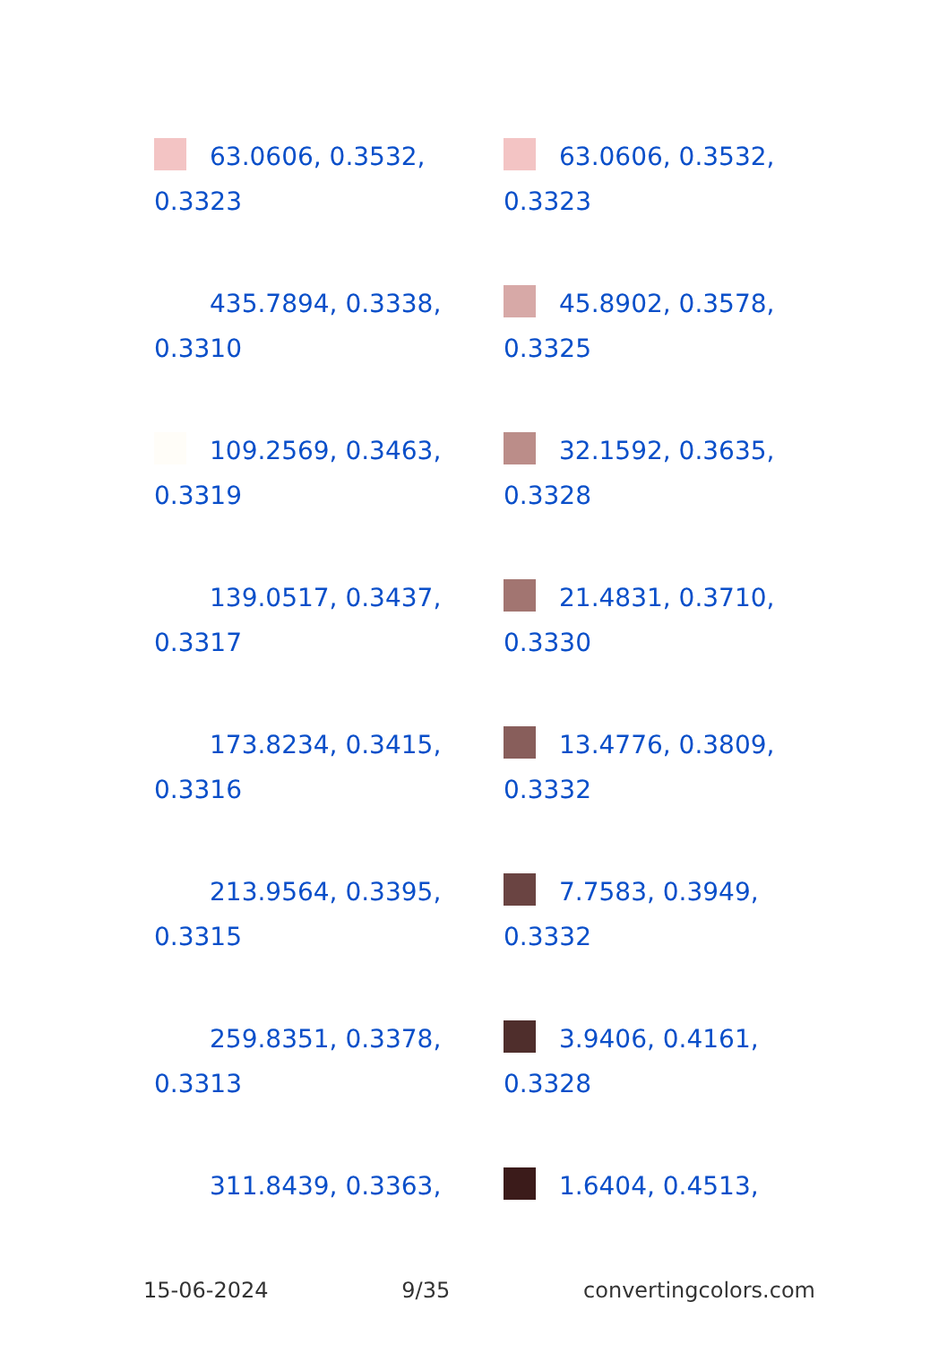63.0606, 0.3532, 0.3323
63.0606, 0.3532, 0.3323
435.7894, 0.3338, 0.3310
45.8902, 0.3578, 0.3325
109.2569, 0.3463, 0.3319
32.1592, 0.3635, 0.3328
139.0517, 0.3437, 0.3317
21.4831, 0.3710, 0.3330
173.8234, 0.3415, 0.3316
13.4776, 0.3809, 0.3332
213.9564, 0.3395, 0.3315
7.7583, 0.3949, 0.3332
259.8351, 0.3378, 0.3313
3.9406, 0.4161, 0.3328
311.8439, 0.3363,
1.6404, 0.4513,
15-06-2024 9/35 convertingcolors.com